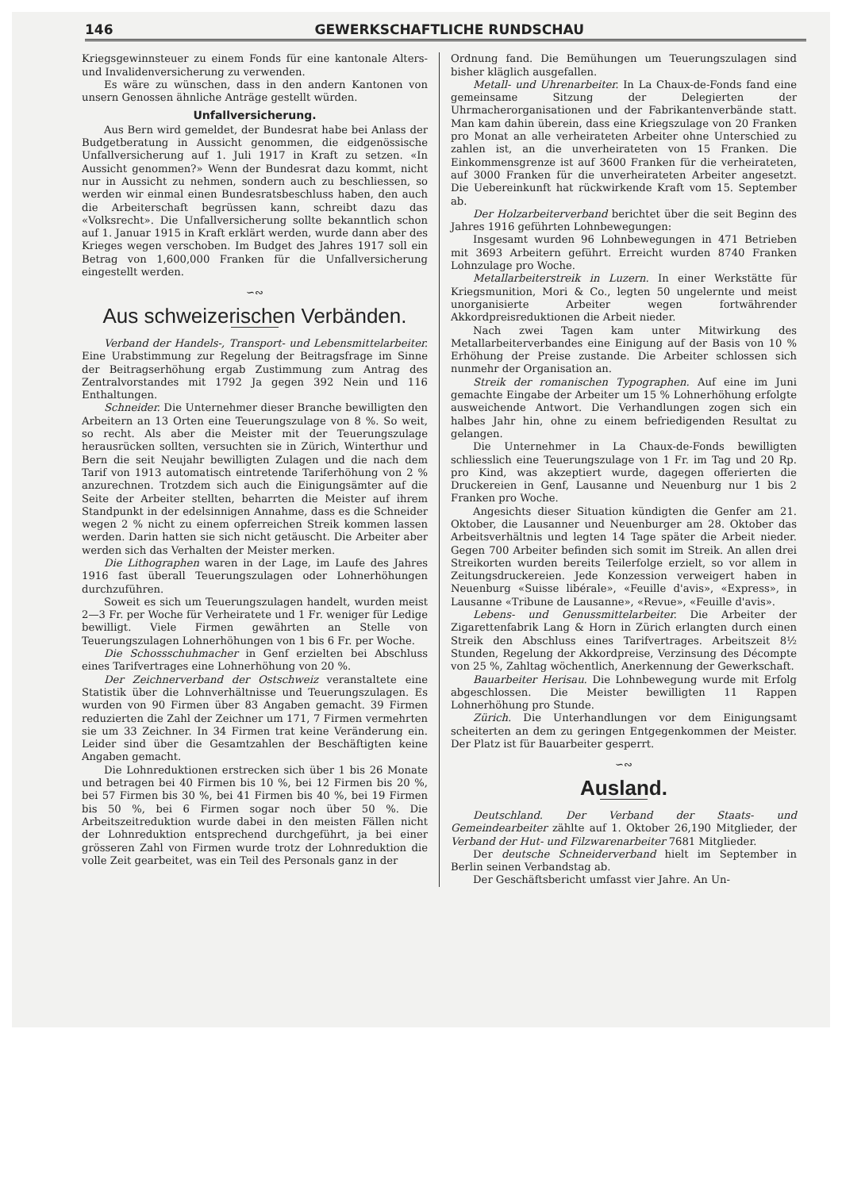146 GEWERKSCHAFTLICHE RUNDSCHAU
Kriegsgewinnsteuer zu einem Fonds für eine kantonale Alters- und Invalidenversicherung zu verwenden.
Es wäre zu wünschen, dass in den andern Kantonen von unsern Genossen ähnliche Anträge gestellt würden.
Unfallversicherung.
Aus Bern wird gemeldet, der Bundesrat habe bei Anlass der Budgetberatung in Aussicht genommen, die eidgenössische Unfallversicherung auf 1. Juli 1917 in Kraft zu setzen. «In Aussicht genommen?» Wenn der Bundesrat dazu kommt, nicht nur in Aussicht zu nehmen, sondern auch zu beschliessen, so werden wir einmal einen Bundesratsbeschluss haben, den auch die Arbeiterschaft begrüssen kann, schreibt dazu das «Volksrecht». Die Unfallversicherung sollte bekanntlich schon auf 1. Januar 1915 in Kraft erklärt werden, wurde dann aber des Krieges wegen verschoben. Im Budget des Jahres 1917 soll ein Betrag von 1,600,000 Franken für die Unfallversicherung eingestellt werden.
∽∾
Aus schweizerischen Verbänden.
Verband der Handels-, Transport- und Lebensmittelarbeiter. Eine Urabstimmung zur Regelung der Beitragsfrage im Sinne der Beitragserhöhung ergab Zustimmung zum Antrag des Zentralvorstandes mit 1792 Ja gegen 392 Nein und 116 Enthaltungen.
Schneider. Die Unternehmer dieser Branche bewilligten den Arbeitern an 13 Orten eine Teuerungszulage von 8 %. So weit, so recht. Als aber die Meister mit der Teuerungszulage herausrücken sollten, versuchten sie in Zürich, Winterthur und Bern die seit Neujahr bewilligten Zulagen und die nach dem Tarif von 1913 automatisch eintretende Tariferhöhung von 2 % anzurechnen. Trotzdem sich auch die Einigungsämter auf die Seite der Arbeiter stellten, beharrten die Meister auf ihrem Standpunkt in der edelsinnigen Annahme, dass es die Schneider wegen 2 % nicht zu einem opferreichen Streik kommen lassen werden. Darin hatten sie sich nicht getäuscht. Die Arbeiter aber werden sich das Verhalten der Meister merken.
Die Lithographen waren in der Lage, im Laufe des Jahres 1916 fast überall Teuerungszulagen oder Lohnerhöhungen durchzuführen.
Soweit es sich um Teuerungszulagen handelt, wurden meist 2—3 Fr. per Woche für Verheiratete und 1 Fr. weniger für Ledige bewilligt. Viele Firmen gewährten an Stelle von Teuerungszulagen Lohnerhöhungen von 1 bis 6 Fr. per Woche.
Die Schossschuhmacher in Genf erzielten bei Abschluss eines Tarifvertrages eine Lohnerhöhung von 20 %.
Der Zeichnerverband der Ostschweiz veranstaltete eine Statistik über die Lohnverhältnisse und Teuerungszulagen. Es wurden von 90 Firmen über 83 Angaben gemacht. 39 Firmen reduzierten die Zahl der Zeichner um 171, 7 Firmen vermehrten sie um 33 Zeichner. In 34 Firmen trat keine Veränderung ein. Leider sind über die Gesamtzahlen der Beschäftigten keine Angaben gemacht.
Die Lohnreduktionen erstrecken sich über 1 bis 26 Monate und betragen bei 40 Firmen bis 10 %, bei 12 Firmen bis 20 %, bei 57 Firmen bis 30 %, bei 41 Firmen bis 40 %, bei 19 Firmen bis 50 %, bei 6 Firmen sogar noch über 50 %. Die Arbeitszeitreduktion wurde dabei in den meisten Fällen nicht der Lohnreduktion entsprechend durchgeführt, ja bei einer grösseren Zahl von Firmen wurde trotz der Lohnreduktion die volle Zeit gearbeitet, was ein Teil des Personals ganz in der
Ordnung fand. Die Bemühungen um Teuerungszulagen sind bisher kläglich ausgefallen.
Metall- und Uhrenarbeiter. In La Chaux-de-Fonds fand eine gemeinsame Sitzung der Delegierten der Uhrmacherorganisationen und der Fabrikantenverbände statt. Man kam dahin überein, dass eine Kriegszulage von 20 Franken pro Monat an alle verheirateten Arbeiter ohne Unterschied zu zahlen ist, an die unverheirateten von 15 Franken. Die Einkommensgrenze ist auf 3600 Franken für die verheirateten, auf 3000 Franken für die unverheirateten Arbeiter angesetzt. Die Uebereinkunft hat rückwirkende Kraft vom 15. September ab.
Der Holzarbeiterverband berichtet über die seit Beginn des Jahres 1916 geführten Lohnbewegungen:
Insgesamt wurden 96 Lohnbewegungen in 471 Betrieben mit 3693 Arbeitern geführt. Erreicht wurden 8740 Franken Lohnzulage pro Woche.
Metallarbeiterstreik in Luzern. In einer Werkstätte für Kriegsmunition, Mori & Co., legten 50 ungelernte und meist unorganisierte Arbeiter wegen fortwährender Akkordpreisreduktionen die Arbeit nieder.
Nach zwei Tagen kam unter Mitwirkung des Metallarbeiterverbandes eine Einigung auf der Basis von 10 % Erhöhung der Preise zustande. Die Arbeiter schlossen sich nunmehr der Organisation an.
Streik der romanischen Typographen. Auf eine im Juni gemachte Eingabe der Arbeiter um 15 % Lohnerhöhung erfolgte ausweichende Antwort. Die Verhandlungen zogen sich ein halbes Jahr hin, ohne zu einem befriedigenden Resultat zu gelangen.
Die Unternehmer in La Chaux-de-Fonds bewilligten schliesslich eine Teuerungszulage von 1 Fr. im Tag und 20 Rp. pro Kind, was akzeptiert wurde, dagegen offerierten die Druckereien in Genf, Lausanne und Neuenburg nur 1 bis 2 Franken pro Woche.
Angesichts dieser Situation kündigten die Genfer am 21. Oktober, die Lausanner und Neuenburger am 28. Oktober das Arbeitsverhältnis und legten 14 Tage später die Arbeit nieder. Gegen 700 Arbeiter befinden sich somit im Streik. An allen drei Streikorten wurden bereits Teilerfolge erzielt, so vor allem in Zeitungsdruckereien. Jede Konzession verweigert haben in Neuenburg «Suisse libérale», «Feuille d'avis», «Express», in Lausanne «Tribune de Lausanne», «Revue», «Feuille d'avis».
Lebens- und Genussmittelarbeiter. Die Arbeiter der Zigarettenfabrik Lang & Horn in Zürich erlangten durch einen Streik den Abschluss eines Tarifvertrages. Arbeitszeit 8½ Stunden, Regelung der Akkordpreise, Verzinsung des Décompte von 25 %, Zahltag wöchentlich, Anerkennung der Gewerkschaft.
Bauarbeiter Herisau. Die Lohnbewegung wurde mit Erfolg abgeschlossen. Die Meister bewilligten 11 Rappen Lohnerhöhung pro Stunde.
Zürich. Die Unterhandlungen vor dem Einigungsamt scheiterten an dem zu geringen Entgegenkommen der Meister. Der Platz ist für Bauarbeiter gesperrt.
∽∾
Ausland.
Deutschland. Der Verband der Staats- und Gemeindearbeiter zählte auf 1. Oktober 26,190 Mitglieder, der Verband der Hut- und Filzwarenarbeiter 7681 Mitglieder.
Der deutsche Schneiderverband hielt im September in Berlin seinen Verbandstag ab.
Der Geschäftsbericht umfasst vier Jahre. An Un-